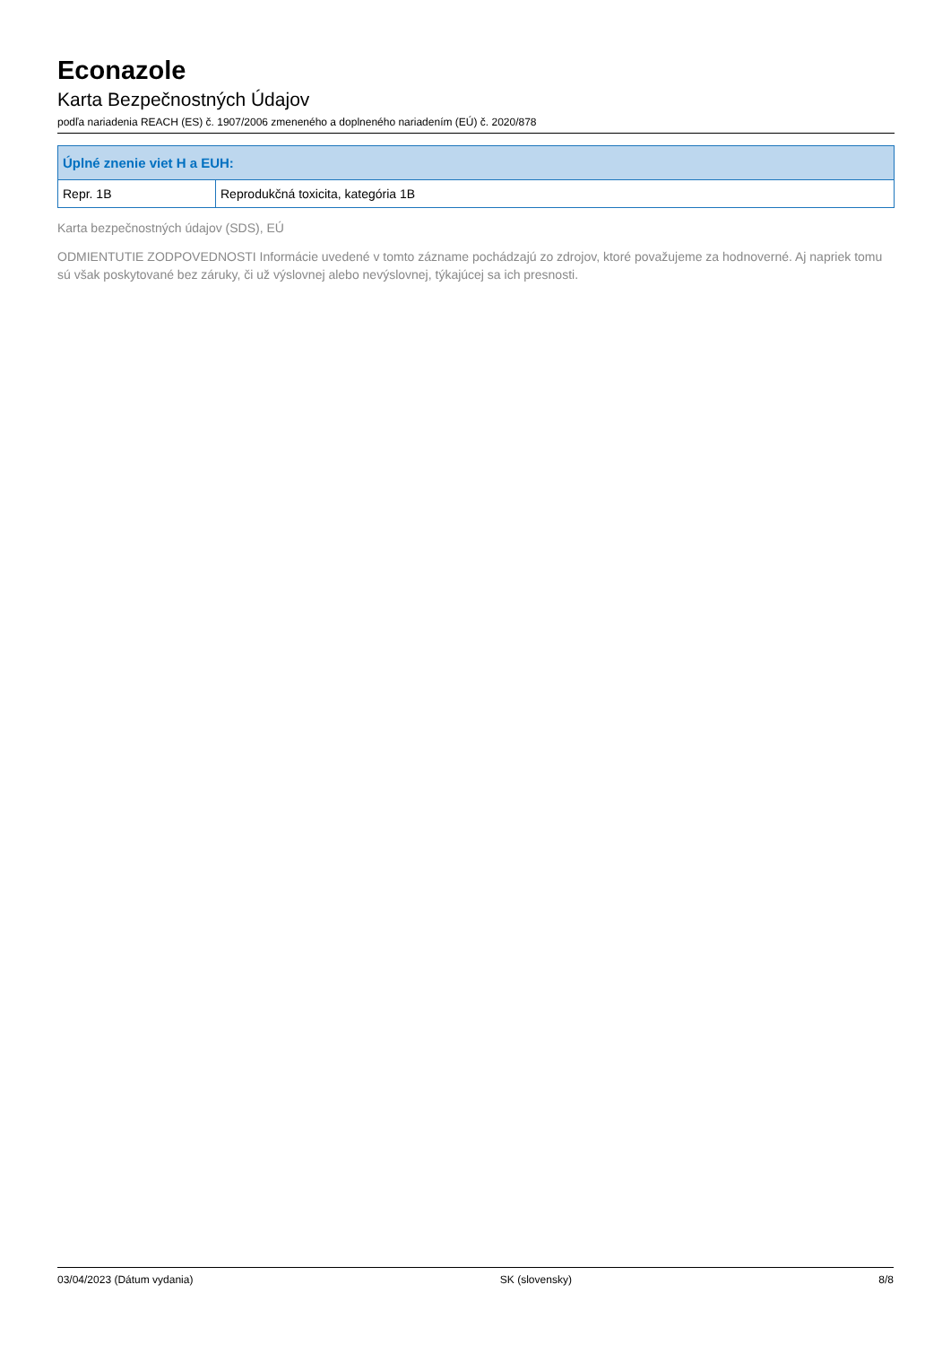Econazole
Karta Bezpečnostných Údajov
podľa nariadenia REACH (ES) č. 1907/2006 zmeneného a doplneného nariadením (EÚ) č. 2020/878
| Úplné znenie viet H a EUH: | |
| --- | --- |
| Repr. 1B | Reprodukčná toxicita, kategória 1B |
Karta bezpečnostných údajov (SDS), EÚ
ODMIENTUTIE ZODPOVEDNOSTI Informácie uvedené v tomto zázname pochádzajú zo zdrojov, ktoré považujeme za hodnoverné. Aj napriek tomu sú však poskytované bez záruky, či už výslovnej alebo nevýslovnej, týkajúcej sa ich presnosti.
03/04/2023 (Dátum vydania) SK (slovensky) 8/8